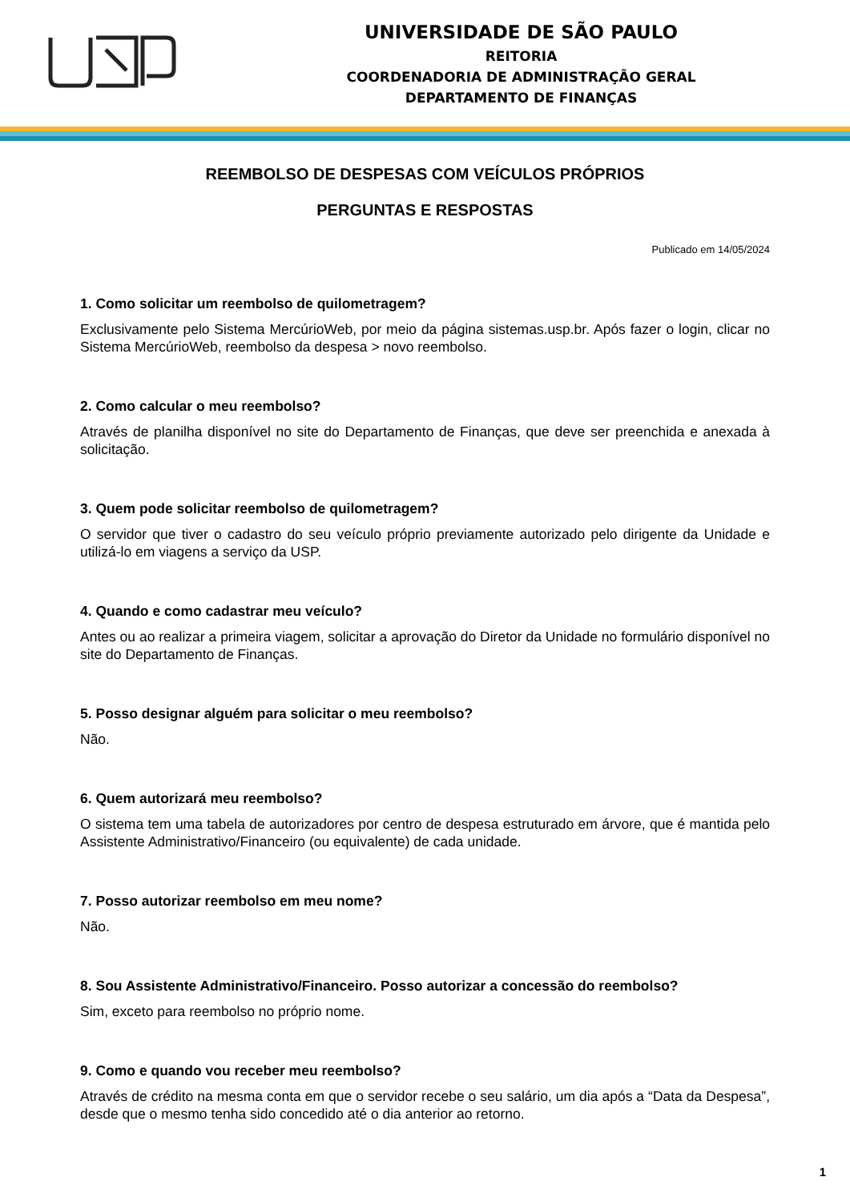UNIVERSIDADE DE SÃO PAULO
REITORIA
COORDENADORIA DE ADMINISTRAÇÃO GERAL
DEPARTAMENTO DE FINANÇAS
REEMBOLSO DE DESPESAS COM VEÍCULOS PRÓPRIOS
PERGUNTAS E RESPOSTAS
Publicado em 14/05/2024
1. Como solicitar um reembolso de quilometragem?
Exclusivamente pelo Sistema MercúrioWeb, por meio da página sistemas.usp.br. Após fazer o login, clicar no Sistema MercúrioWeb, reembolso da despesa > novo reembolso.
2. Como calcular o meu reembolso?
Através de planilha disponível no site do Departamento de Finanças, que deve ser preenchida e anexada à solicitação.
3. Quem pode solicitar reembolso de quilometragem?
O servidor que tiver o cadastro do seu veículo próprio previamente autorizado pelo dirigente da Unidade e utilizá-lo em viagens a serviço da USP.
4. Quando e como cadastrar meu veículo?
Antes ou ao realizar a primeira viagem, solicitar a aprovação do Diretor da Unidade no formulário disponível no site do Departamento de Finanças.
5. Posso designar alguém para solicitar o meu reembolso?
Não.
6. Quem autorizará meu reembolso?
O sistema tem uma tabela de autorizadores por centro de despesa estruturado em árvore, que é mantida pelo Assistente Administrativo/Financeiro (ou equivalente) de cada unidade.
7. Posso autorizar reembolso em meu nome?
Não.
8. Sou Assistente Administrativo/Financeiro. Posso autorizar a concessão do reembolso?
Sim, exceto para reembolso no próprio nome.
9. Como e quando vou receber meu reembolso?
Através de crédito na mesma conta em que o servidor recebe o seu salário, um dia após a “Data da Despesa”, desde que o mesmo tenha sido concedido até o dia anterior ao retorno.
1